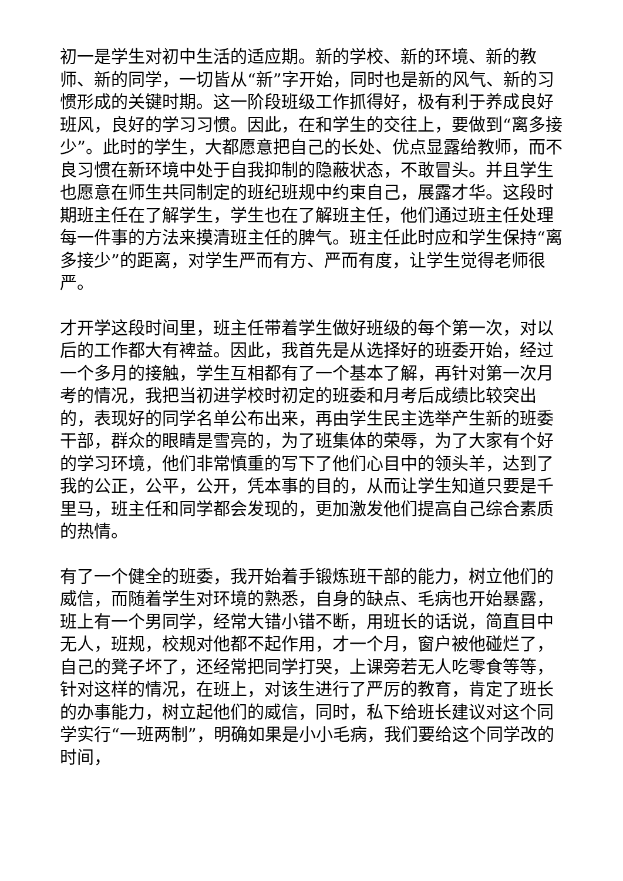初一是学生对初中生活的适应期。新的学校、新的环境、新的教师、新的同学，一切皆从“新”字开始，同时也是新的风气、新的习惯形成的关键时期。这一阶段班级工作抓得好，极有利于养成良好班风，良好的学习习惯。因此，在和学生的交往上，要做到“离多接少”。此时的学生，大都愿意把自己的长处、优点显露给教师，而不良习惯在新环境中处于自我抑制的隐蔽状态，不敢冒头。并且学生也愿意在师生共同制定的班纪班规中约束自己，展露才华。这段时期班主任在了解学生，学生也在了解班主任，他们通过班主任处理每一件事的方法来摸清班主任的脾气。班主任此时应和学生保持“离多接少”的距离，对学生严而有方、严而有度，让学生觉得老师很严。
才开学这段时间里，班主任带着学生做好班级的每个第一次，对以后的工作都大有裨益。因此，我首先是从选择好的班委开始，经过一个多月的接触，学生互相都有了一个基本了解，再针对第一次月考的情况，我把当初进学校时初定的班委和月考后成绩比较突出的，表现好的同学名单公布出来，再由学生民主选举产生新的班委干部，群众的眼睛是雪亮的，为了班集体的荣辱，为了大家有个好的学习环境，他们非常慎重的写下了他们心目中的领头羊，达到了我的公正，公平，公开，凭本事的目的，从而让学生知道只要是千里马，班主任和同学都会发现的，更加激发他们提高自己综合素质的热情。
有了一个健全的班委，我开始着手锻炼班干部的能力，树立他们的威信，而随着学生对环境的熟悉，自身的缺点、毛病也开始暴露，班上有一个男同学，经常大错小错不断，用班长的话说，简直目中无人，班规，校规对他都不起作用，才一个月，窗户被他碰烂了，自己的凳子坏了，还经常把同学打哭，上课旁若无人吃零食等等，针对这样的情况，在班上，对该生进行了严厉的教育，肯定了班长的办事能力，树立起他们的威信，同时，私下给班长建议对这个同学实行“一班两制”，明确如果是小小毛病，我们要给这个同学改的时间，